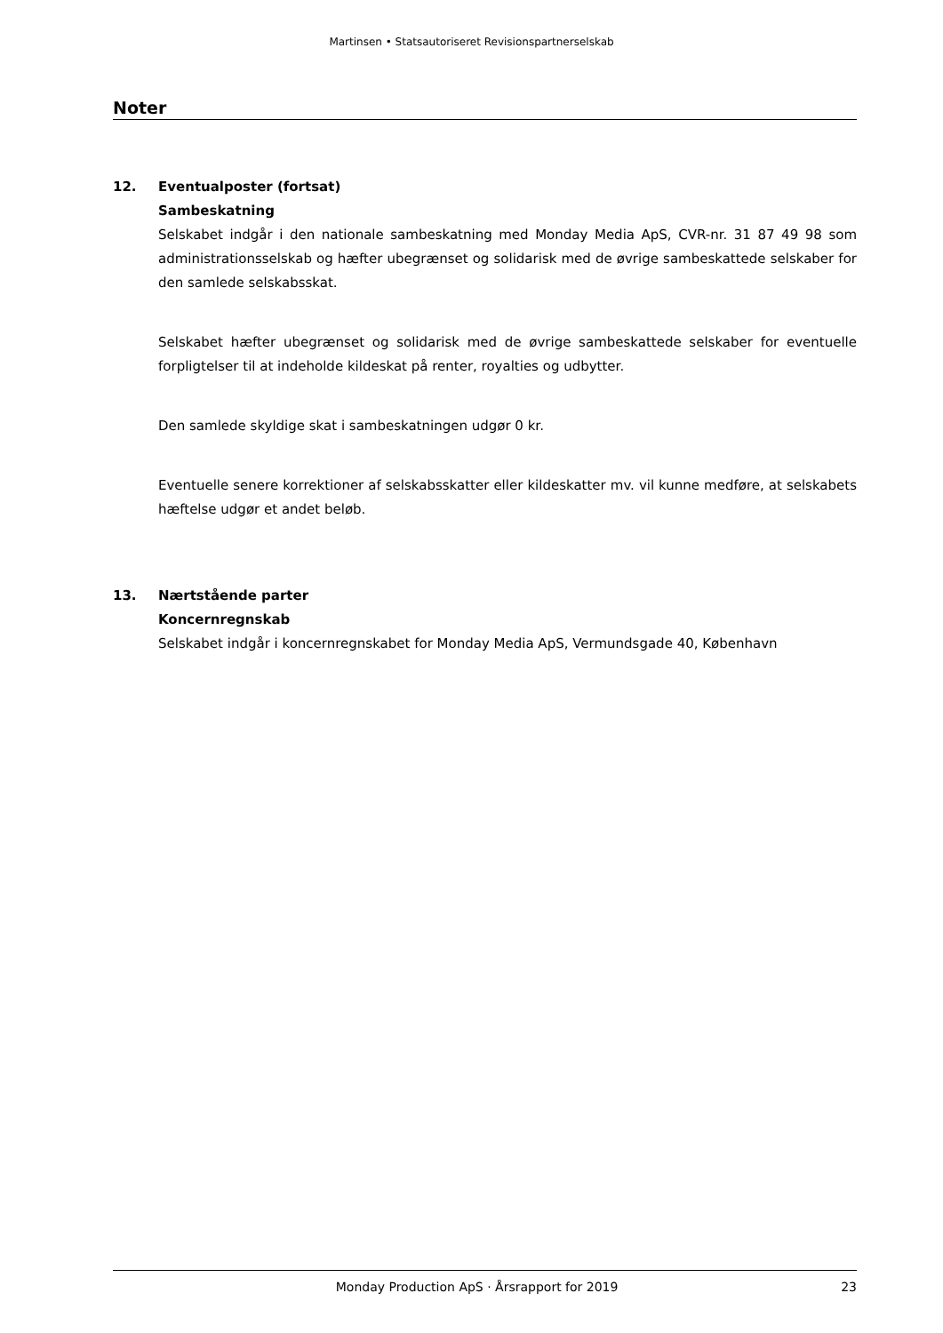Martinsen • Statsautoriseret Revisionspartnerselskab
Noter
12.
Eventualposter (fortsat)
Sambeskatning
Selskabet indgår i den nationale sambeskatning med Monday Media ApS, CVR-nr. 31 87 49 98 som administrationsselskab og hæfter ubegrænset og solidarisk med de øvrige sambeskattede selskaber for den samlede selskabsskat.
Selskabet hæfter ubegrænset og solidarisk med de øvrige sambeskattede selskaber for eventuelle forpligtelser til at indeholde kildeskat på renter, royalties og udbytter.
Den samlede skyldige skat i sambeskatningen udgør 0 kr.
Eventuelle senere korrektioner af selskabsskatter eller kildeskatter mv. vil kunne medføre, at selskabets hæftelse udgør et andet beløb.
13.
Nærtstående parter
Koncernregnskab
Selskabet indgår i koncernregnskabet for Monday Media ApS, Vermundsgade 40, København
Monday Production ApS · Årsrapport for 2019 23